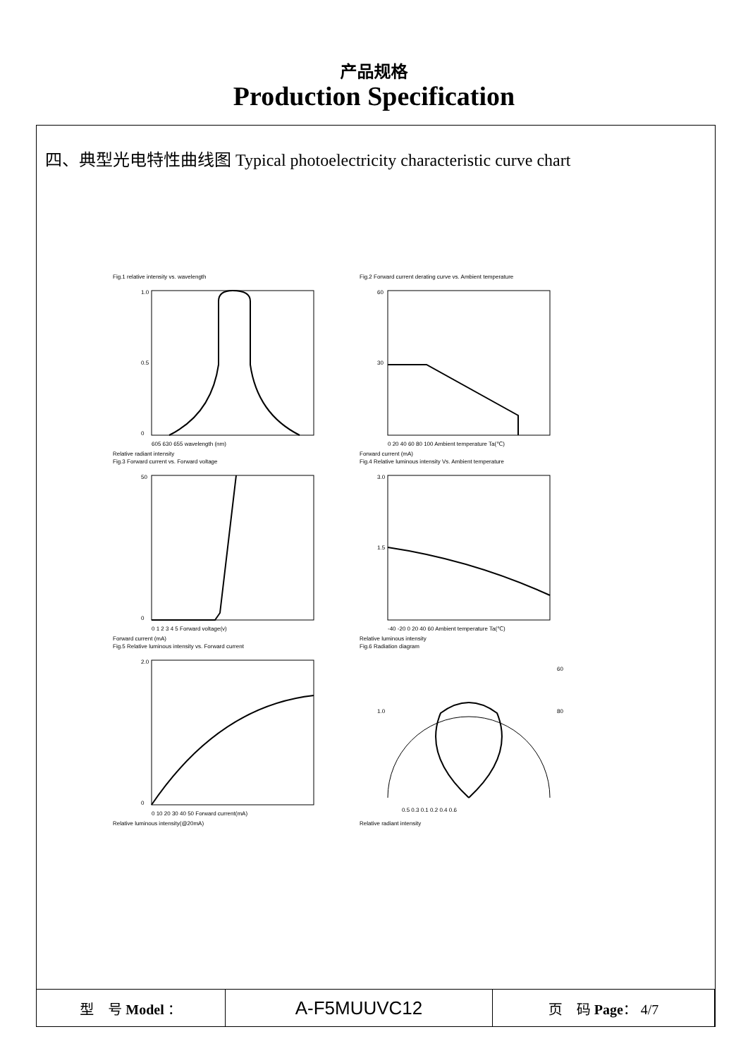产品规格
Production Specification
四、典型光电特性曲线图 Typical photoelectricity characteristic curve chart
Fig.1 relative intensity vs. wavelength
1.0
0.5
0
605 630 655 wavelength (nm)
Relative radiant intensity
Fig.2 Forward current derating curve vs. Ambient temperature
60
30
0 20 40 60 80 100 Ambient temperature Ta(℃)
Forward current (mA)
Fig.3 Forward current vs. Forward voltage
50
0
0 1 2 3 4 5 Forward voltage(v)
Forward current (mA)
Fig.4 Relative luminous intensity Vs. Ambient temperature
3.0
1.5
-40 -20 0 20 40 60 Ambient temperature Ta(℃)
Relative luminous intensity
Fig.5 Relative luminous intensity vs. Forward current
2.0
0
0 10 20 30 40 50 Forward current(mA)
Relative luminous intensity(@20mA)
Fig.6 Radiation diagram
1.0
60
80
0.5 0.3 0.1 0.2 0.4 0.6
Relative radiant intensity
| 型 号 Model ： | A-F5MUUVC12 | 页 码 Page ： 4/7 |